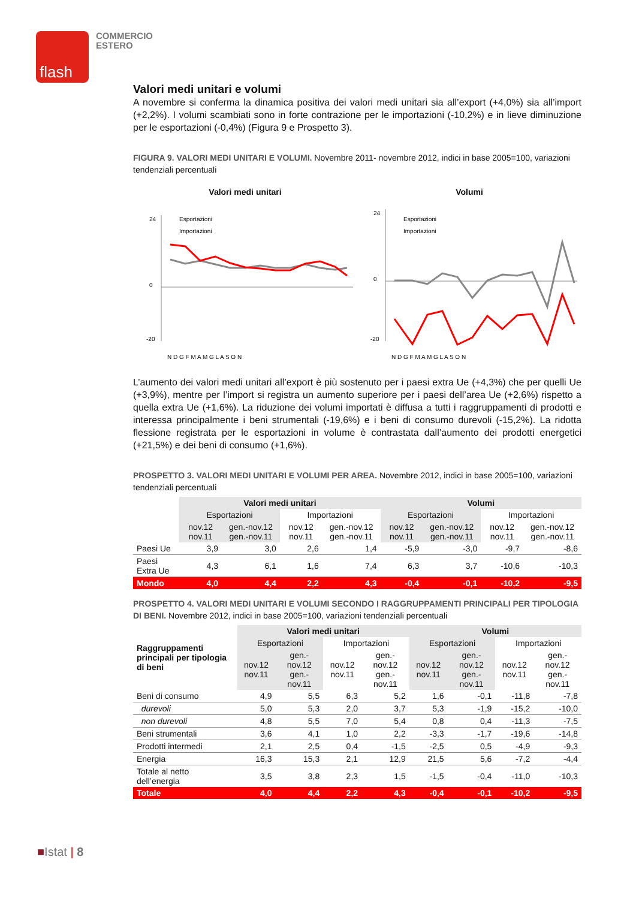flash
COMMERCIO
ESTERO
Valori medi unitari e volumi
A novembre si conferma la dinamica positiva dei valori medi unitari sia all’export (+4,0%) sia all’import (+2,2%). I volumi scambiati sono in forte contrazione per le importazioni (-10,2%) e in lieve diminuzione per le esportazioni (-0,4%) (Figura 9 e Prospetto 3).
FIGURA 9. VALORI MEDI UNITARI E VOLUMI. Novembre 2011- novembre 2012, indici in base 2005=100, variazioni tendenziali percentuali
Valori medi unitari
24
0
-20
Esportazioni
Importazioni
N D G F M A M G L A S O N
Volumi
24
0
-20
Esportazioni
Importazioni
N D G F M A M G L A S O N
L’aumento dei valori medi unitari all’export è più sostenuto per i paesi extra Ue (+4,3%) che per quelli Ue (+3,9%), mentre per l’import si registra un aumento superiore per i paesi dell’area Ue (+2,6%) rispetto a quella extra Ue (+1,6%). La riduzione dei volumi importati è diffusa a tutti i raggruppamenti di prodotti e interessa principalmente i beni strumentali (-19,6%) e i beni di consumo durevoli (-15,2%). La ridotta flessione registrata per le esportazioni in volume è contrastata dall’aumento dei prodotti energetici (+21,5%) e dei beni di consumo (+1,6%).
PROSPETTO 3. VALORI MEDI UNITARI E VOLUMI PER AREA. Novembre 2012, indici in base 2005=100, variazioni tendenziali percentuali
| | Valori medi unitari | | | | Volumi | | | |
| --- | --- | --- | --- | --- | --- | --- | --- | --- |
| | Esportazioni | | Importazioni | | Esportazioni | | Importazioni | |
| | nov.12 nov.11 | gen.-nov.12 gen.-nov.11 | nov.12 nov.11 | gen.-nov.12 gen.-nov.11 | nov.12 nov.11 | gen.-nov.12 gen.-nov.11 | nov.12 nov.11 | gen.-nov.12 gen.-nov.11 |
| Paesi Ue | 3,9 | 3,0 | 2,6 | 1,4 | -5,9 | -3,0 | -9,7 | -8,6 |
| Paesi Extra Ue | 4,3 | 6,1 | 1,6 | 7,4 | 6,3 | 3,7 | -10,6 | -10,3 |
| Mondo | 4,0 | 4,4 | 2,2 | 4,3 | -0,4 | -0,1 | -10,2 | -9,5 |
PROSPETTO 4. VALORI MEDI UNITARI E VOLUMI SECONDO I RAGGRUPPAMENTI PRINCIPALI PER TIPOLOGIA DI BENI. Novembre 2012, indici in base 2005=100, variazioni tendenziali percentuali
| Raggruppamenti principali per tipologia di beni | Valori medi unitari | | | | Volumi | | | |
| --- | --- | --- | --- | --- | --- | --- | --- | --- |
| | Esportazioni | | Importazioni | | Esportazioni | | Importazioni | |
| | nov.12 nov.11 | gen.-nov.12 gen.-nov.11 | nov.12 nov.11 | gen.-nov.12 gen.-nov.11 | nov.12 nov.11 | gen.-nov.12 gen.-nov.11 | nov.12 nov.11 | gen.-nov.12 gen.-nov.11 |
| Beni di consumo | 4,9 | 5,5 | 6,3 | 5,2 | 1,6 | -0,1 | -11,8 | -7,8 |
| durevoli | 5,0 | 5,3 | 2,0 | 3,7 | 5,3 | -1,9 | -15,2 | -10,0 |
| non durevoli | 4,8 | 5,5 | 7,0 | 5,4 | 0,8 | 0,4 | -11,3 | -7,5 |
| Beni strumentali | 3,6 | 4,1 | 1,0 | 2,2 | -3,3 | -1,7 | -19,6 | -14,8 |
| Prodotti intermedi | 2,1 | 2,5 | 0,4 | -1,5 | -2,5 | 0,5 | -4,9 | -9,3 |
| Energia | 16,3 | 15,3 | 2,1 | 12,9 | 21,5 | 5,6 | -7,2 | -4,4 |
| Totale al netto dell’energia | 3,5 | 3,8 | 2,3 | 1,5 | -1,5 | -0,4 | -11,0 | -10,3 |
| Totale | 4,0 | 4,4 | 2,2 | 4,3 | -0,4 | -0,1 | -10,2 | -9,5 |
■Istat | 8